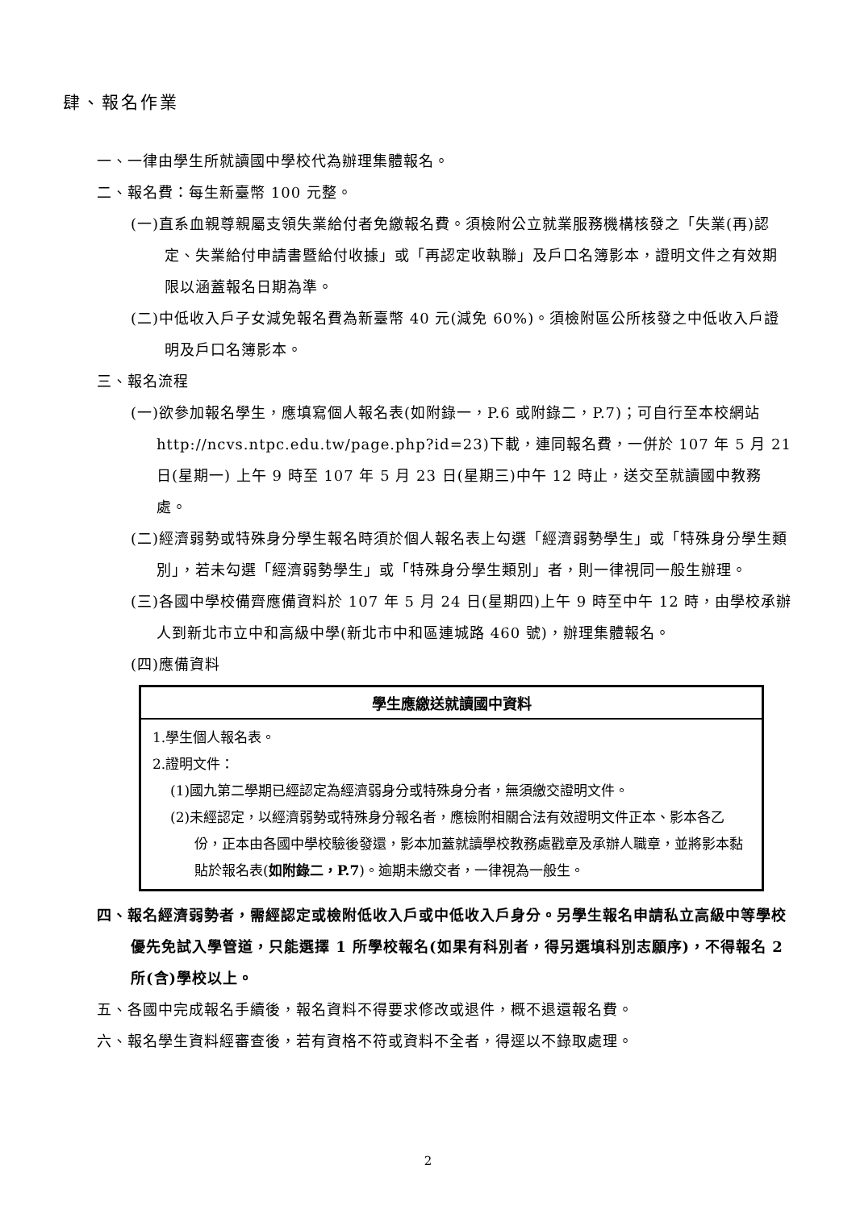肆、報名作業
一、一律由學生所就讀國中學校代為辦理集體報名。
二、報名費：每生新臺幣 100 元整。
(一)直系血親尊親屬支領失業給付者免繳報名費。須檢附公立就業服務機構核發之「失業(再)認定、失業給付申請書暨給付收據」或「再認定收執聯」及戶口名簿影本，證明文件之有效期限以涵蓋報名日期為準。
(二)中低收入戶子女減免報名費為新臺幣 40 元(減免 60%)。須檢附區公所核發之中低收入戶證明及戶口名簿影本。
三、報名流程
(一)欲參加報名學生，應填寫個人報名表(如附錄一，P.6 或附錄二，P.7)；可自行至本校網站 http://ncvs.ntpc.edu.tw/page.php?id=23)下載，連同報名費，一併於 107 年 5 月 21 日(星期一) 上午 9 時至 107 年 5 月 23 日(星期三)中午 12 時止，送交至就讀國中教務處。
(二)經濟弱勢或特殊身分學生報名時須於個人報名表上勾選「經濟弱勢學生」或「特殊身分學生類別」，若未勾選「經濟弱勢學生」或「特殊身分學生類別」者，則一律視同一般生辦理。
(三)各國中學校備齊應備資料於 107 年 5 月 24 日(星期四)上午 9 時至中午 12 時，由學校承辦人到新北市立中和高級中學(新北市中和區連城路 460 號)，辦理集體報名。
(四)應備資料
| 學生應繳送就讀國中資料 |
| --- |
| 1.學生個人報名表。 2.證明文件： (1)國九第二學期已經認定為經濟弱身分或特殊身分者，無須繳交證明文件。 (2)未經認定，以經濟弱勢或特殊身分報名者，應檢附相關合法有效證明文件正本、影本各乙份，正本由各國中學校驗後發還，影本加蓋就讀學校教務處戳章及承辦人職章，並將影本黏貼於報名表( 如附錄二，P.7 )。逾期未繳交者，一律視為一般生。 |
四、報名經濟弱勢者，需經認定或檢附低收入戶或中低收入戶身分。另學生報名申請私立高級中等學校優先免試入學管道，只能選擇 1 所學校報名(如果有科別者，得另選填科別志願序)，不得報名 2 所(含)學校以上。
五、各國中完成報名手續後，報名資料不得要求修改或退件，概不退還報名費。
六、報名學生資料經審查後，若有資格不符或資料不全者，得逕以不錄取處理。
2